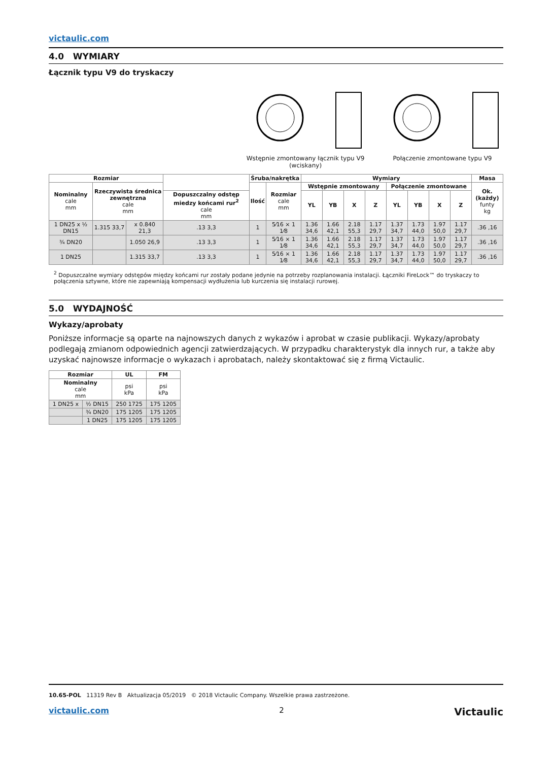victaulic.com
4.0 WYMIARY
Łącznik typu V9 do tryskaczy
Wstępnie zmontowany łącznik typu V9
(wciskany)
Połączenie zmontowane typu V9
| Rozmiar | | | | Śruba/nakrętka | | Wymiary | | | | | | | | Masa |
| --- | --- | --- | --- | --- | --- | --- | --- | --- | --- | --- | --- | --- | --- | --- |
| Nominalny cale mm | Rzeczywista średnica zewnętrzna cale mm | | | Ilość | Rozmiar cale mm | Wstępnie zmontowany | | | | Połączenie zmontowane | | | | Ok. (każdy) funty kg |
| | | | Dopuszczalny odstęp miedzy końcami rur<sup>2</sup> cale mm | | | YL | YB | X | Z | YL | YB | X | Z | |
| 1 DN25 x ½ DN15 | 1.315 33,7 | x 0.840 21,3 | .13 3,3 | 1 | 5⁄16 × 1 1⁄8 | 1.36 34,6 | 1.66 42,1 | 2.18 55,3 | 1.17 29,7 | 1.37 34,7 | 1.73 44,0 | 1.97 50,0 | 1.17 29,7 | .36 ,16 |
| ¾ DN20 | | 1.050 26,9 | .13 3,3 | 1 | 5⁄16 × 1 1⁄8 | 1.36 34,6 | 1.66 42,1 | 2.18 55,3 | 1.17 29,7 | 1.37 34,7 | 1.73 44,0 | 1.97 50,0 | 1.17 29,7 | .36 ,16 |
| 1 DN25 | | 1.315 33,7 | .13 3,3 | 1 | 5⁄16 × 1 1⁄8 | 1.36 34,6 | 1.66 42,1 | 2.18 55,3 | 1.17 29,7 | 1.37 34,7 | 1.73 44,0 | 1.97 50,0 | 1.17 29,7 | .36 ,16 |
<sup>2</sup> Dopuszczalne wymiary odstępów między końcami rur zostały podane jedynie na potrzeby rozplanowania instalacji. Łączniki FireLock™ do tryskaczy to połączenia sztywne, które nie zapewniają kompensacji wydłużenia lub kurczenia się instalacji rurowej.
5.0 WYDAJNOŚĆ
Wykazy/aprobaty
Poniższe informacje są oparte na najnowszych danych z wykazów i aprobat w czasie publikacji. Wykazy/aprobaty podlegają zmianom odpowiednich agencji zatwierdzających. W przypadku charakterystyk dla innych rur, a także aby uzyskać najnowsze informacje o wykazach i aprobatach, należy skontaktować się z firmą Victaulic.
| Rozmiar | | UL | FM |
| --- | --- | --- | --- |
| Nominalny cale mm | | psi kPa | psi kPa |
| 1 DN25 x | ½ DN15 | 250 1725 | 175 1205 |
| | ¾ DN20 | 175 1205 | 175 1205 |
| | 1 DN25 | 175 1205 | 175 1205 |
10.65-POL 11319 Rev B Aktualizacja 05/2019 © 2018 Victaulic Company. Wszelkie prawa zastrzeżone.
victaulic.com 2 Victaulic